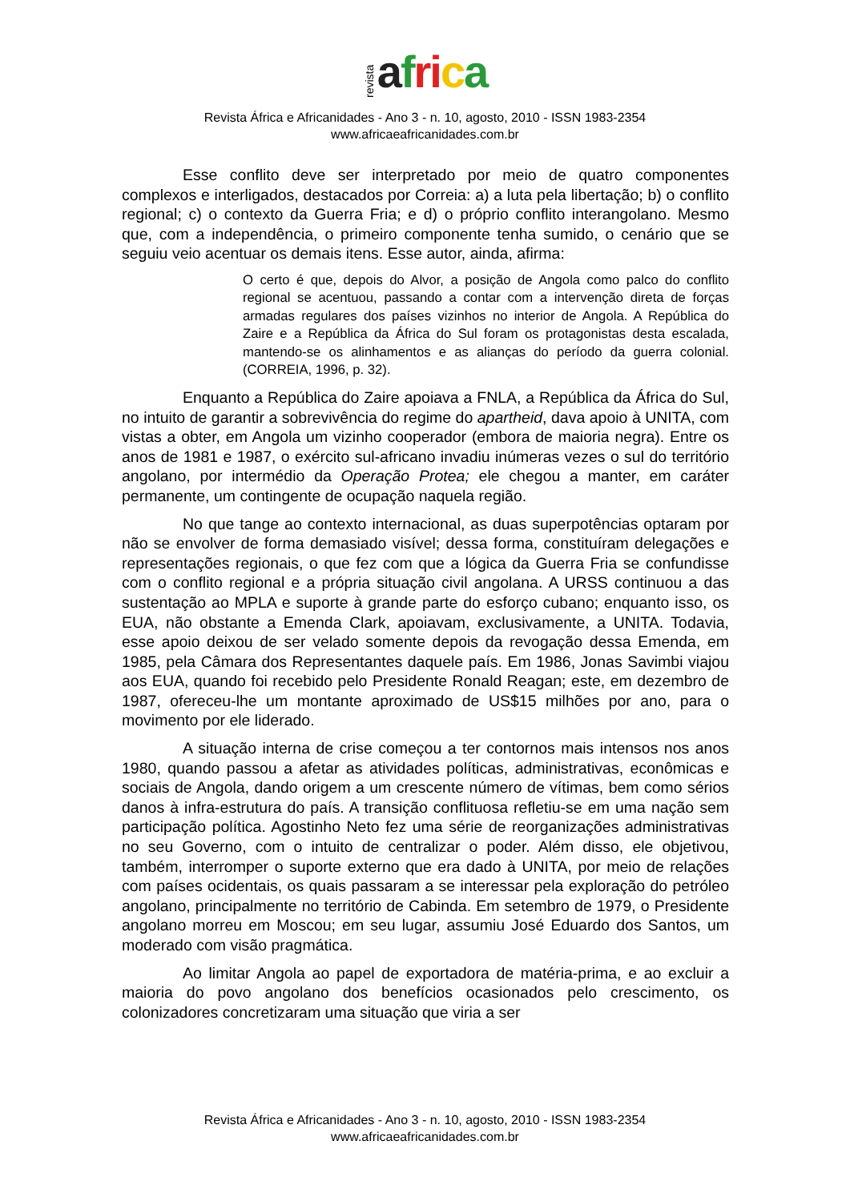revista afri ca
Revista África e Africanidades - Ano 3 - n. 10, agosto, 2010 - ISSN 1983-2354
www.africaeafricanidades.com.br
Esse conflito deve ser interpretado por meio de quatro componentes complexos e interligados, destacados por Correia: a) a luta pela libertação; b) o conflito regional; c) o contexto da Guerra Fria; e d) o próprio conflito interangolano. Mesmo que, com a independência, o primeiro componente tenha sumido, o cenário que se seguiu veio acentuar os demais itens. Esse autor, ainda, afirma:
O certo é que, depois do Alvor, a posição de Angola como palco do conflito regional se acentuou, passando a contar com a intervenção direta de forças armadas regulares dos países vizinhos no interior de Angola. A República do Zaire e a República da África do Sul foram os protagonistas desta escalada, mantendo-se os alinhamentos e as alianças do período da guerra colonial. (CORREIA, 1996, p. 32).
Enquanto a República do Zaire apoiava a FNLA, a República da África do Sul, no intuito de garantir a sobrevivência do regime do apartheid, dava apoio à UNITA, com vistas a obter, em Angola um vizinho cooperador (embora de maioria negra). Entre os anos de 1981 e 1987, o exército sul-africano invadiu inúmeras vezes o sul do território angolano, por intermédio da Operação Protea; ele chegou a manter, em caráter permanente, um contingente de ocupação naquela região.
No que tange ao contexto internacional, as duas superpotências optaram por não se envolver de forma demasiado visível; dessa forma, constituíram delegações e representações regionais, o que fez com que a lógica da Guerra Fria se confundisse com o conflito regional e a própria situação civil angolana. A URSS continuou a das sustentação ao MPLA e suporte à grande parte do esforço cubano; enquanto isso, os EUA, não obstante a Emenda Clark, apoiavam, exclusivamente, a UNITA. Todavia, esse apoio deixou de ser velado somente depois da revogação dessa Emenda, em 1985, pela Câmara dos Representantes daquele país. Em 1986, Jonas Savimbi viajou aos EUA, quando foi recebido pelo Presidente Ronald Reagan; este, em dezembro de 1987, ofereceu-lhe um montante aproximado de US$15 milhões por ano, para o movimento por ele liderado.
A situação interna de crise começou a ter contornos mais intensos nos anos 1980, quando passou a afetar as atividades políticas, administrativas, econômicas e sociais de Angola, dando origem a um crescente número de vítimas, bem como sérios danos à infra-estrutura do país. A transição conflituosa refletiu-se em uma nação sem participação política. Agostinho Neto fez uma série de reorganizações administrativas no seu Governo, com o intuito de centralizar o poder. Além disso, ele objetivou, também, interromper o suporte externo que era dado à UNITA, por meio de relações com países ocidentais, os quais passaram a se interessar pela exploração do petróleo angolano, principalmente no território de Cabinda. Em setembro de 1979, o Presidente angolano morreu em Moscou; em seu lugar, assumiu José Eduardo dos Santos, um moderado com visão pragmática.
Ao limitar Angola ao papel de exportadora de matéria-prima, e ao excluir a maioria do povo angolano dos benefícios ocasionados pelo crescimento, os colonizadores concretizaram uma situação que viria a ser
Revista África e Africanidades - Ano 3 - n. 10, agosto, 2010 - ISSN 1983-2354
www.africaeafricanidades.com.br